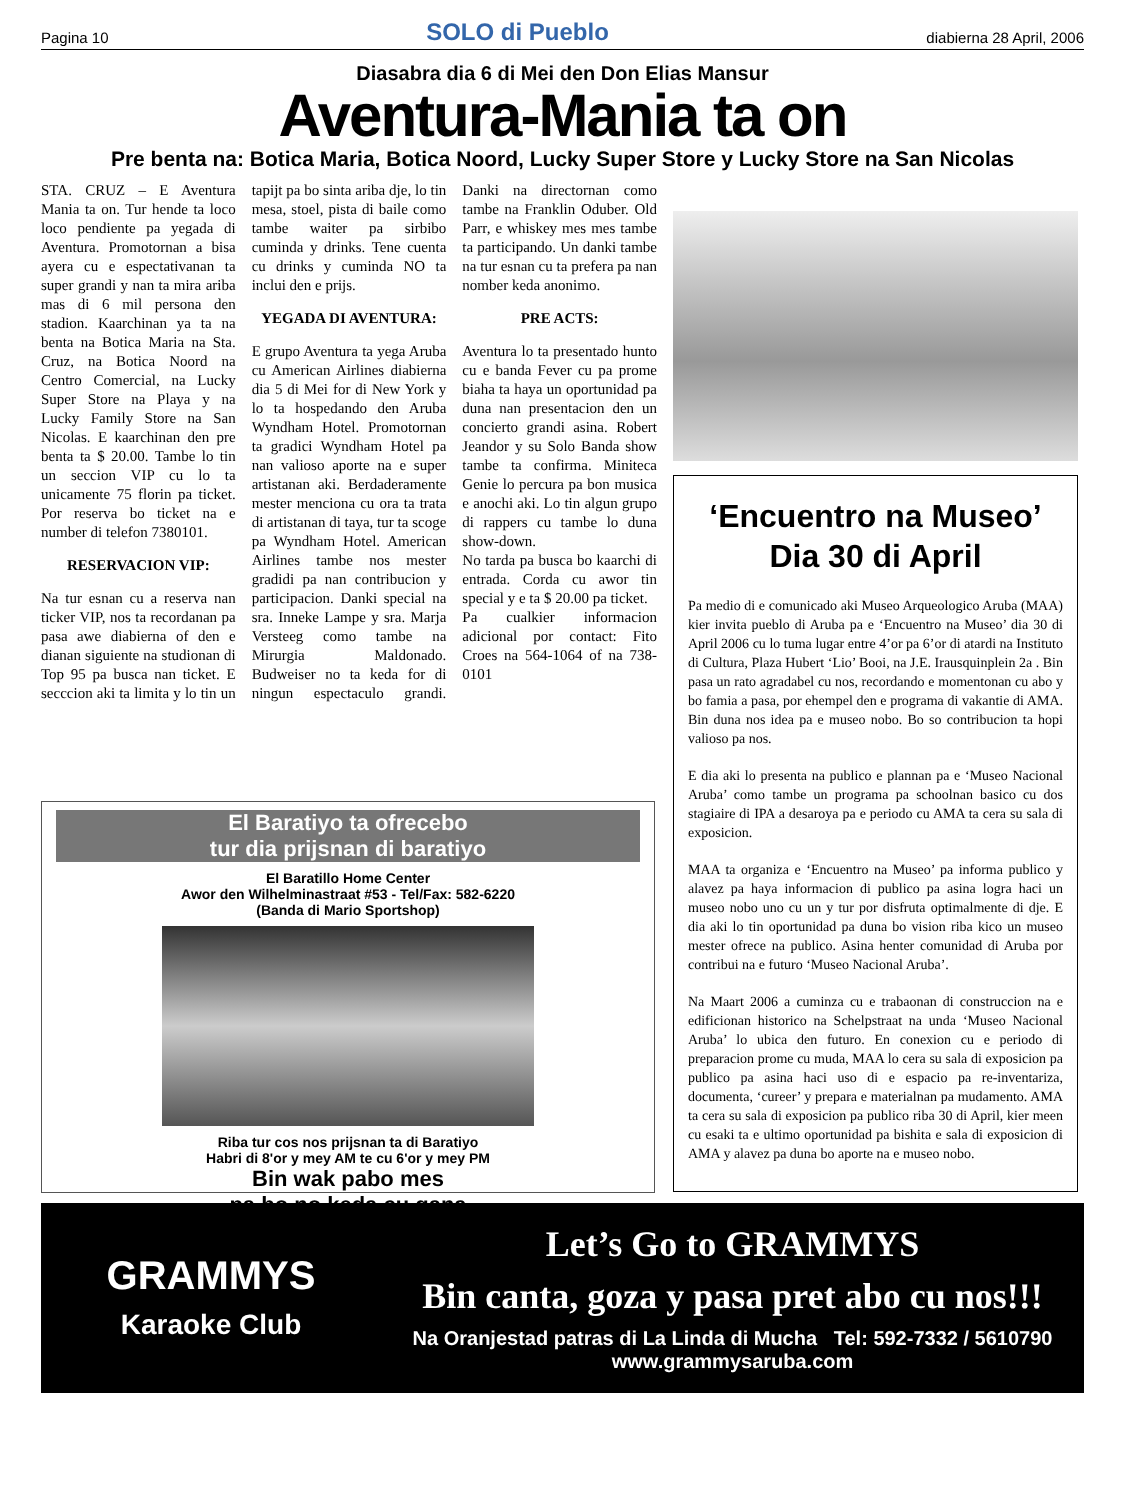Pagina 10 SOLO di Pueblo diabierna 28 April, 2006
Diasabra dia 6 di Mei den Don Elias Mansur
Aventura-Mania ta on
Pre benta na: Botica Maria, Botica Noord, Lucky Super Store y Lucky Store na San Nicolas
STA. CRUZ – E Aventura Mania ta on. Tur hende ta loco loco pendiente pa yegada di Aventura. Promotornan a bisa ayera cu e espectativanan ta super grandi y nan ta mira ariba mas di 6 mil persona den stadion. Kaarchinan ya ta na benta na Botica Maria na Sta. Cruz, na Botica Noord na Centro Comercial, na Lucky Super Store na Playa y na Lucky Family Store na San Nicolas. E kaarchinan den pre benta ta $ 20.00. Tambe lo tin un seccion VIP cu lo ta unicamente 75 florin pa ticket. Por reserva bo ticket na e number di telefon 7380101.
RESERVACION VIP:
Na tur esnan cu a reserva nan ticker VIP, nos ta recordanan pa pasa awe diabierna of den e dianan siguiente na studionan di Top 95 pa busca nan ticket. E secccion aki ta limita y lo tin un tapijt pa bo sinta ariba dje, lo tin mesa, stoel, pista di baile como tambe waiter pa sirbibo cuminda y drinks. Tene cuenta cu drinks y cuminda NO ta inclui den e prijs.
YEGADA DI AVENTURA:
E grupo Aventura ta yega Aruba cu American Airlines diabierna dia 5 di Mei for di New York y lo ta hospedando den Aruba Wyndham Hotel. Promotornan ta gradici Wyndham Hotel pa nan valioso aporte na e super artistanan aki. Berdaderamente mester menciona cu ora ta trata di artistanan di taya, tur ta scoge pa Wyndham Hotel. American Airlines tambe nos mester gradidi pa nan contribucion y participacion. Danki special na sra. Inneke Lampe y sra. Marja Versteeg como tambe na Mirurgia Maldonado. Budweiser no ta keda for di ningun espectaculo grandi. Danki na directornan como tambe na Franklin Oduber. Old Parr, e whiskey mes mes tambe ta participando. Un danki tambe na tur esnan cu ta prefera pa nan nomber keda anonimo.
PRE ACTS:
Aventura lo ta presentado hunto cu e banda Fever cu pa prome biaha ta haya un oportunidad pa duna nan presentacion den un concierto grandi asina. Robert Jeandor y su Solo Banda show tambe ta confirma. Miniteca Genie lo percura pa bon musica e anochi aki. Lo tin algun grupo di rappers cu tambe lo duna show-down.
No tarda pa busca bo kaarchi di entrada. Corda cu awor tin special y e ta $ 20.00 pa ticket.
Pa cualkier informacion adicional por contact: Fito Croes na 564-1064 of na 738-0101
El Baratiyo ta ofrecebo
tur dia prijsnan di baratiyo
El Baratillo Home Center
Awor den Wilhelminastraat #53 - Tel/Fax: 582-6220
(Banda di Mario Sportshop)
Riba tur cos nos prijsnan ta di Baratiyo
Habri di 8'or y mey AM te cu 6'or y mey PM
Bin wak pabo mes
pa bo no keda cu gana
‘Encuentro na Museo’
Dia 30 di April
Pa medio di e comunicado aki Museo Arqueologico Aruba (MAA) kier invita pueblo di Aruba pa e ‘Encuentro na Museo’ dia 30 di April 2006 cu lo tuma lugar entre 4’or pa 6’or di atardi na Instituto di Cultura, Plaza Hubert ‘Lio’ Booi, na J.E. Irausquinplein 2a . Bin pasa un rato agradabel cu nos, recordando e momentonan cu abo y bo famia a pasa, por ehempel den e programa di vakantie di AMA. Bin duna nos idea pa e museo nobo. Bo so contribucion ta hopi valioso pa nos.
E dia aki lo presenta na publico e plannan pa e ‘Museo Nacional Aruba’ como tambe un programa pa schoolnan basico cu dos stagiaire di IPA a desaroya pa e periodo cu AMA ta cera su sala di exposicion.
MAA ta organiza e ‘Encuentro na Museo’ pa informa publico y alavez pa haya informacion di publico pa asina logra haci un museo nobo uno cu un y tur por disfruta optimalmente di dje. E dia aki lo tin oportunidad pa duna bo vision riba kico un museo mester ofrece na publico. Asina henter comunidad di Aruba por contribui na e futuro ‘Museo Nacional Aruba’.
Na Maart 2006 a cuminza cu e trabaonan di construccion na e edificionan historico na Schelpstraat na unda ‘Museo Nacional Aruba’ lo ubica den futuro. En conexion cu e periodo di preparacion prome cu muda, MAA lo cera su sala di exposicion pa publico pa asina haci uso di e espacio pa re-inventariza, documenta, ‘cureer’ y prepara e materialnan pa mudamento. AMA ta cera su sala di exposicion pa publico riba 30 di April, kier meen cu esaki ta e ultimo oportunidad pa bishita e sala di exposicion di AMA y alavez pa duna bo aporte na e museo nobo.
GRAMMYS
Karaoke Club
Let’s Go to GRAMMYS
Bin canta, goza y pasa pret abo cu nos!!!
Na Oranjestad patras di La Linda di Mucha Tel: 592-7332 / 5610790
www.grammysaruba.com